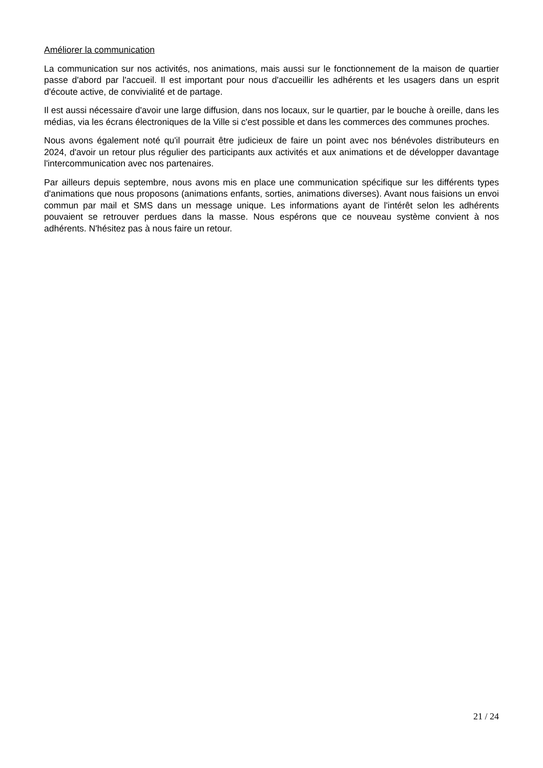Améliorer la communication
La communication sur nos activités, nos animations, mais aussi sur le fonctionnement de la maison de quartier passe d'abord par l'accueil. Il est important pour nous d'accueillir les adhérents et les usagers dans un esprit d'écoute active, de convivialité et de partage.
Il est aussi nécessaire d'avoir une large diffusion, dans nos locaux, sur le quartier, par le bouche à oreille, dans les médias, via les écrans électroniques de la Ville si c'est possible et dans les commerces des communes proches.
Nous avons également noté qu'il pourrait être judicieux de faire un point avec nos bénévoles distributeurs en 2024, d'avoir un retour plus régulier des participants aux activités et aux animations et de développer davantage l'intercommunication avec nos partenaires.
Par ailleurs depuis septembre, nous avons mis en place une communication spécifique sur les différents types d'animations que nous proposons (animations enfants, sorties, animations diverses). Avant nous faisions un envoi commun par mail et SMS dans un message unique. Les informations ayant de l'intérêt selon les adhérents pouvaient se retrouver perdues dans la masse. Nous espérons que ce nouveau système convient à nos adhérents. N'hésitez pas à nous faire un retour.
21 / 24